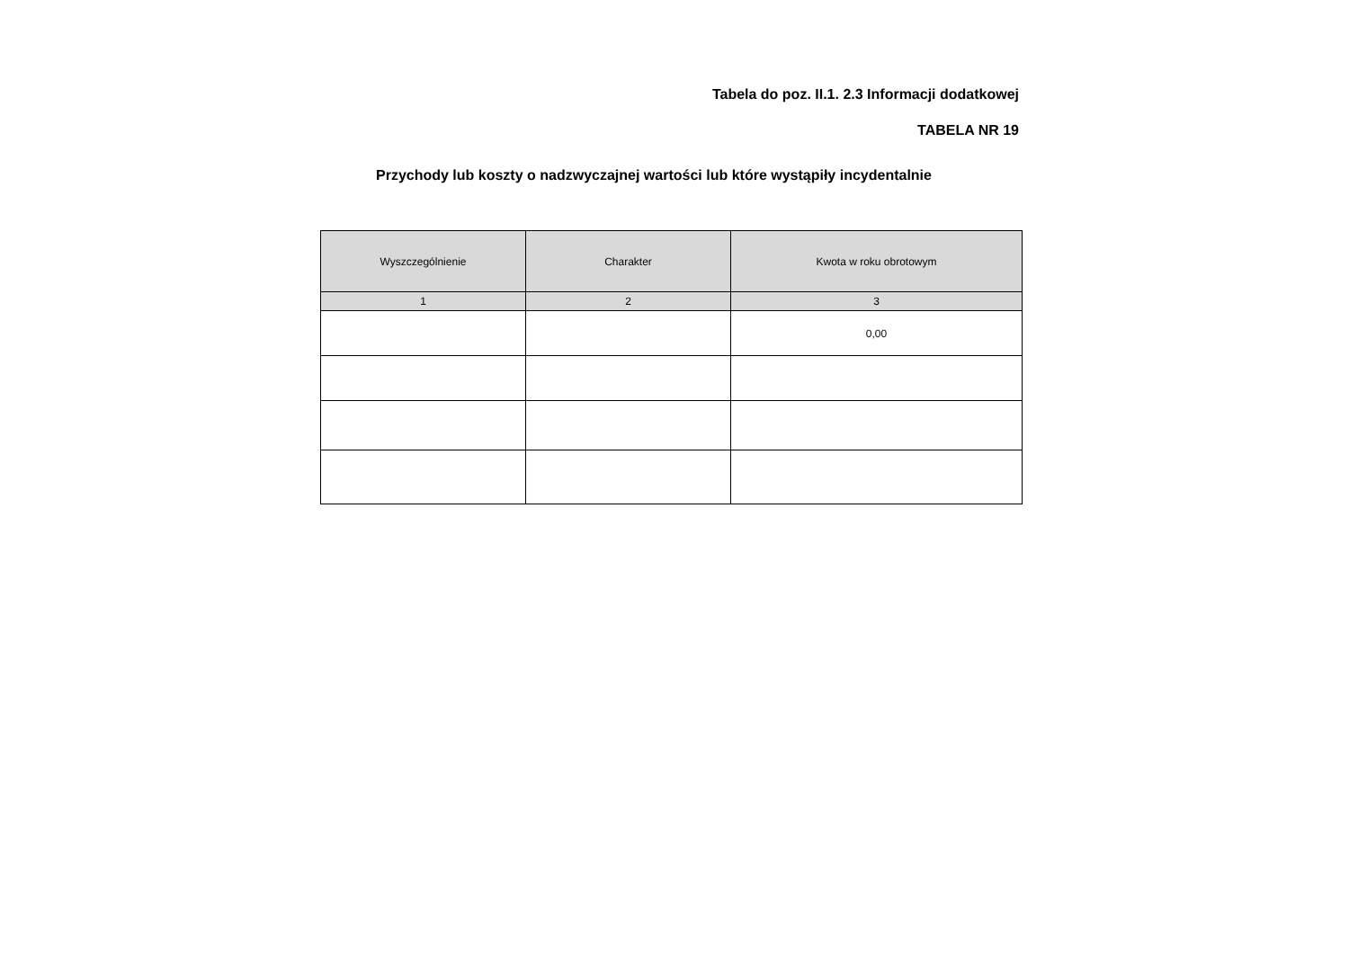Tabela do poz. II.1. 2.3 Informacji dodatkowej
TABELA NR 19
Przychody lub koszty o nadzwyczajnej wartości lub które wystąpiły incydentalnie
| Wyszczególnienie | Charakter | Kwota w roku obrotowym |
| --- | --- | --- |
| 1 | 2 | 3 |
| | | 0,00 |